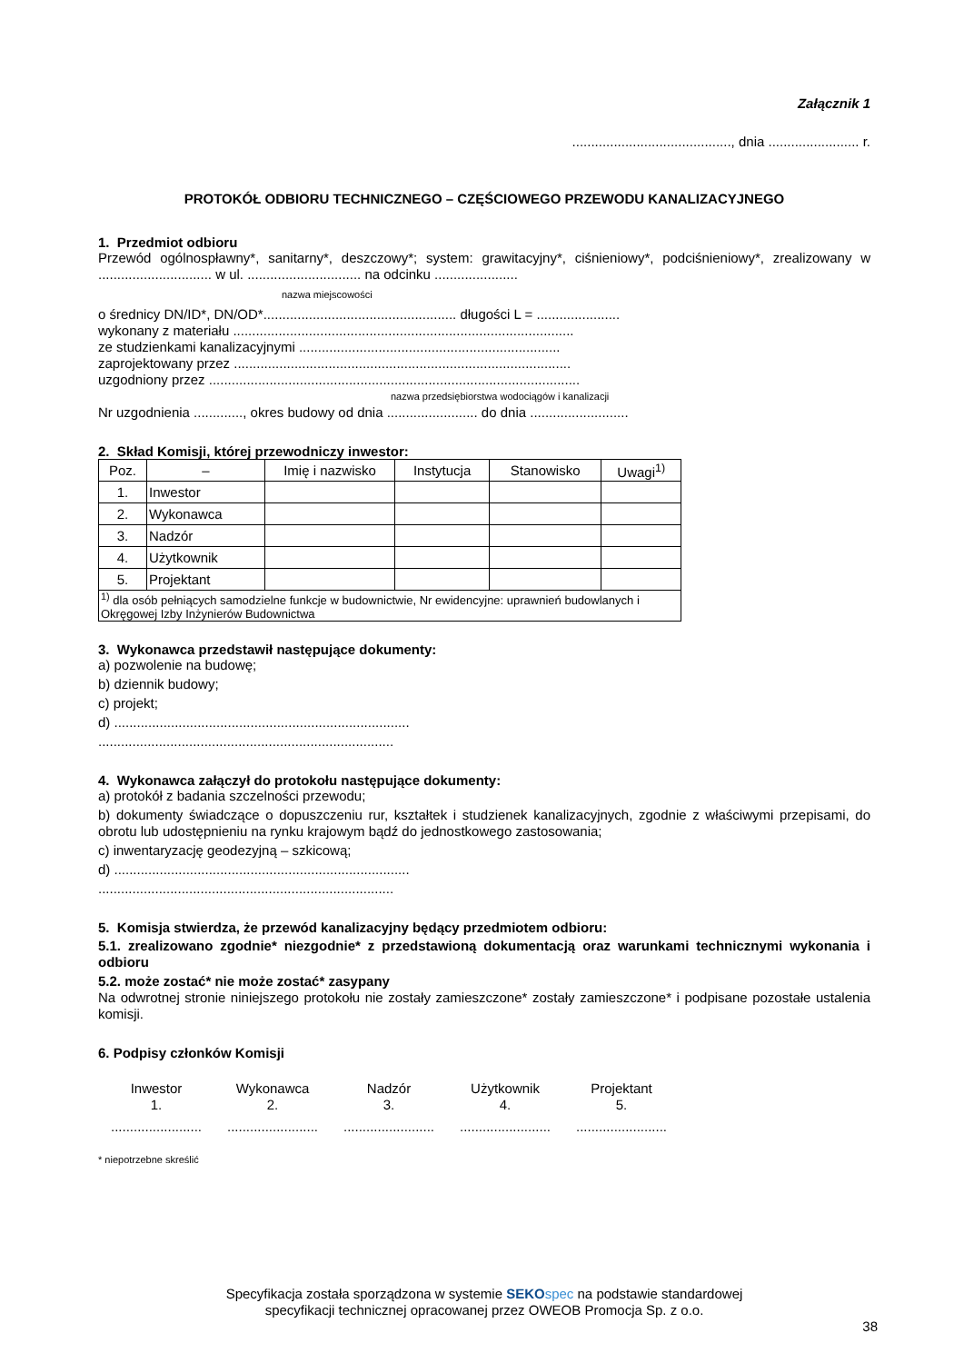Załącznik 1
.........................................., dnia ........................ r.
PROTOKÓŁ ODBIORU TECHNICZNEGO – CZĘŚCIOWEGO PRZEWODU KANALIZACYJNEGO
1. Przedmiot odbioru
Przewód ogólnospławny*, sanitarny*, deszczowy*; system: grawitacyjny*, ciśnieniowy*, podciśnieniowy*, zrealizowany w .............................. w ul. .............................. na odcinku ......................
nazwa miejscowości
o średnicy DN/ID*, DN/OD*................................................... długości L = ......................
wykonany z materiału ..........................................................................................
ze studzienkami kanalizacyjnymi .....................................................................
zaprojektowany przez .........................................................................................
uzgodniony przez ..................................................................................................
nazwa przedsiębiorstwa wodociągów i kanalizacji
Nr uzgodnienia ............., okres budowy od dnia ........................ do dnia ..........................
2. Skład Komisji, której przewodniczy inwestor:
| Poz. | – | Imię i nazwisko | Instytucja | Stanowisko | Uwagi<sup>1)</sup> |
| --- | --- | --- | --- | --- | --- |
| 1. | Inwestor | | | | |
| 2. | Wykonawca | | | | |
| 3. | Nadzór | | | | |
| 4. | Użytkownik | | | | |
| 5. | Projektant | | | | |
| <sup>1)</sup> dla osób pełniących samodzielne funkcje w budownictwie, Nr ewidencyjne: uprawnień budowlanych i Okręgowej Izby Inżynierów Budownictwa | | | | | |
3. Wykonawca przedstawił następujące dokumenty:
a) pozwolenie na budowę;
b) dziennik budowy;
c) projekt;
d) ..............................................................................
..............................................................................
4. Wykonawca załączył do protokołu następujące dokumenty:
a) protokół z badania szczelności przewodu;
b) dokumenty świadczące o dopuszczeniu rur, kształtek i studzienek kanalizacyjnych, zgodnie z właściwymi przepisami, do obrotu lub udostępnieniu na rynku krajowym bądź do jednostkowego zastosowania;
c) inwentaryzację geodezyjną – szkicową;
d) ..............................................................................
..............................................................................
5. Komisja stwierdza, że przewód kanalizacyjny będący przedmiotem odbioru:
5.1. zrealizowano zgodnie* niezgodnie* z przedstawioną dokumentacją oraz warunkami technicznymi wykonania i odbioru
5.2. może zostać* nie może zostać* zasypany
Na odwrotnej stronie niniejszego protokołu nie zostały zamieszczone* zostały zamieszczone* i podpisane pozostałe ustalenia komisji.
6. Podpisy członków Komisji
Inwestor
1.
........................
Wykonawca
2.
........................
Nadzór
3.
........................
Użytkownik
4.
........................
Projektant
5.
........................
* niepotrzebne skreślić
Specyfikacja została sporządzona w systemie SEKO spec na podstawie standardowej
specyfikacji technicznej opracowanej przez OWEOB Promocja Sp. z o.o.
38